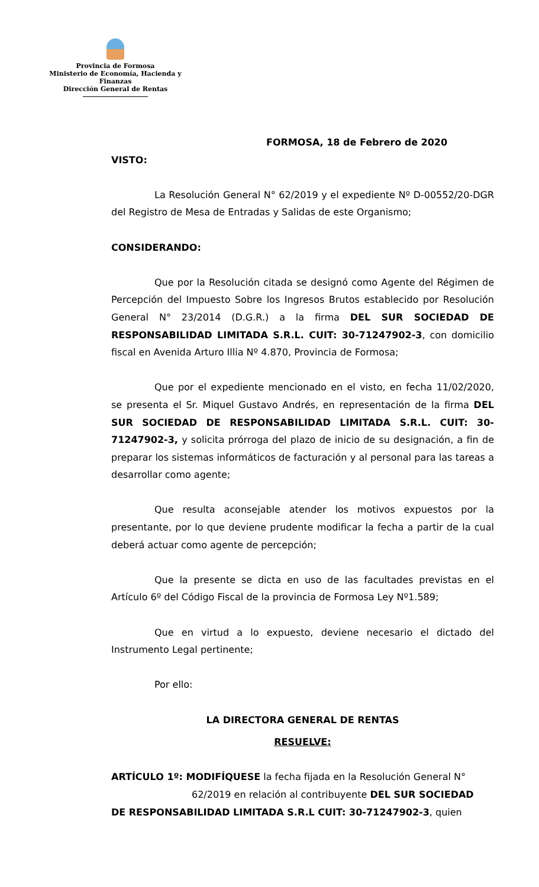Provincia de Formosa
Ministerio de Economía, Hacienda y Finanzas
Dirección General de Rentas
FORMOSA, 18 de Febrero de 2020
VISTO:
La Resolución General N° 62/2019 y el expediente Nº D-00552/20-DGR del Registro de Mesa de Entradas y Salidas de este Organismo;
CONSIDERANDO:
Que por la Resolución citada se designó como Agente del Régimen de Percepción del Impuesto Sobre los Ingresos Brutos establecido por Resolución General N° 23/2014 (D.G.R.) a la firma DEL SUR SOCIEDAD DE RESPONSABILIDAD LIMITADA S.R.L. CUIT: 30-71247902-3, con domicilio fiscal en Avenida Arturo Illia Nº 4.870, Provincia de Formosa;
Que por el expediente mencionado en el visto, en fecha 11/02/2020, se presenta el Sr. Miquel Gustavo Andrés, en representación de la firma DEL SUR SOCIEDAD DE RESPONSABILIDAD LIMITADA S.R.L. CUIT: 30-71247902-3, y solicita prórroga del plazo de inicio de su designación, a fin de preparar los sistemas informáticos de facturación y al personal para las tareas a desarrollar como agente;
Que resulta aconsejable atender los motivos expuestos por la presentante, por lo que deviene prudente modificar la fecha a partir de la cual deberá actuar como agente de percepción;
Que la presente se dicta en uso de las facultades previstas en el Artículo 6º del Código Fiscal de la provincia de Formosa Ley Nº1.589;
Que en virtud a lo expuesto, deviene necesario el dictado del Instrumento Legal pertinente;
Por ello:
LA DIRECTORA GENERAL DE RENTAS
RESUELVE:
ARTÍCULO 1º: MODIFÍQUESE la fecha fijada en la Resolución General N°
62/2019 en relación al contribuyente DEL SUR SOCIEDAD
DE RESPONSABILIDAD LIMITADA S.R.L CUIT: 30-71247902-3, quien